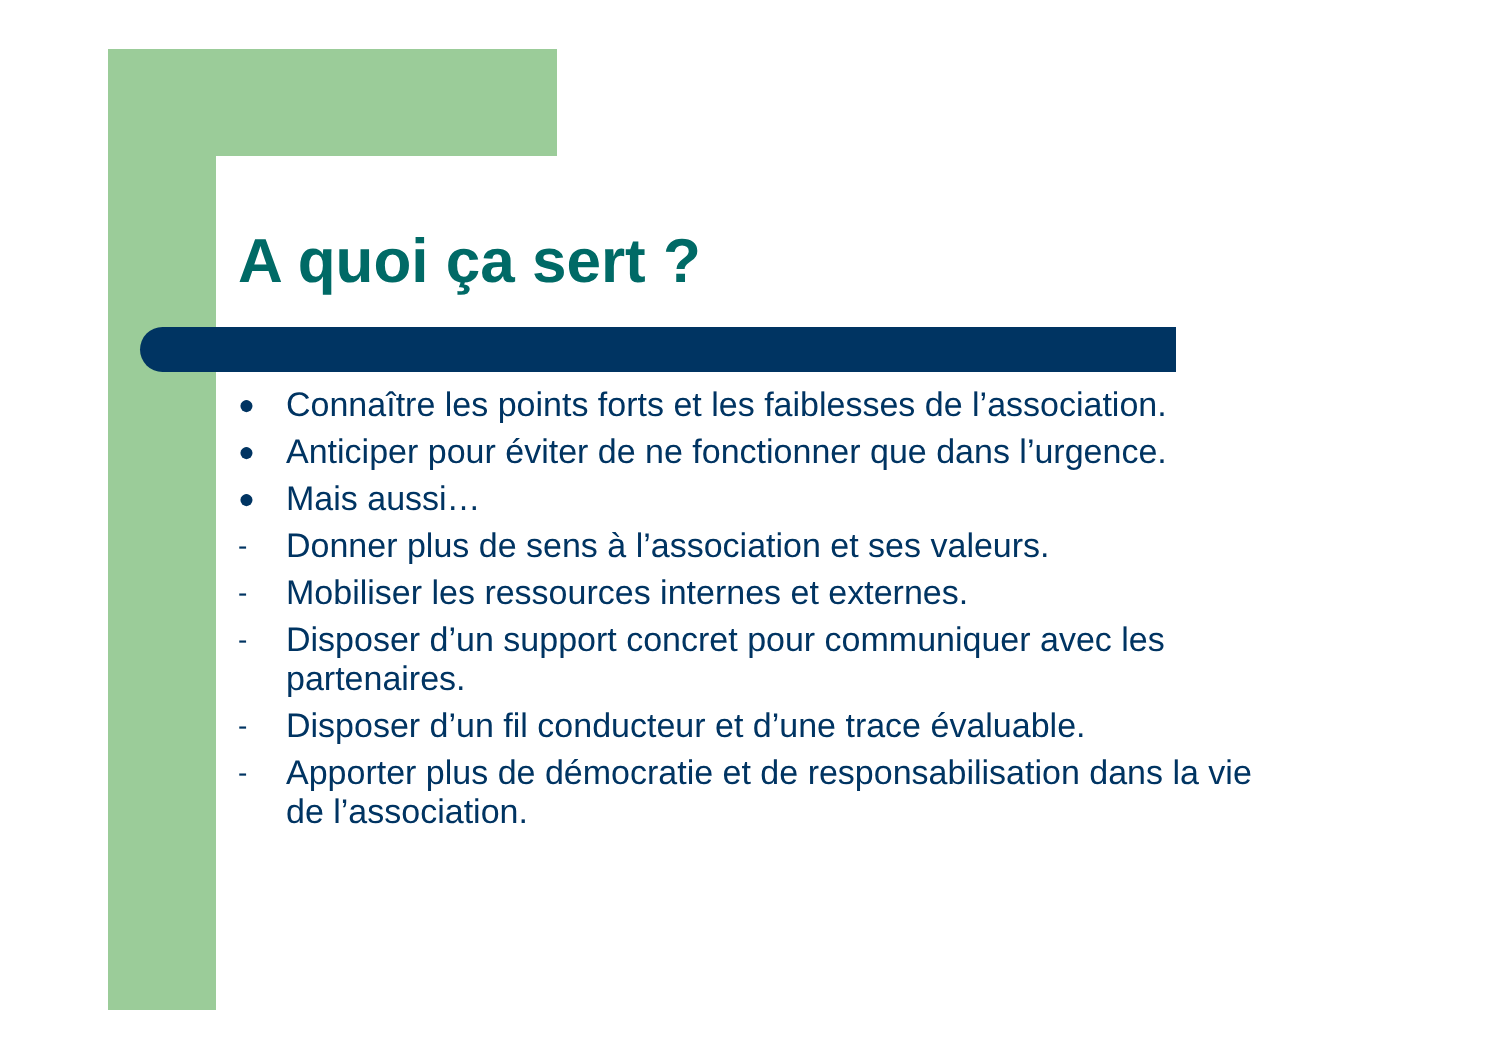A quoi ça sert ?
● Connaître les points forts et les faiblesses de l’association.
● Anticiper pour éviter de ne fonctionner que dans l’urgence.
● Mais aussi…
- Donner plus de sens à l’association et ses valeurs.
- Mobiliser les ressources internes et externes.
- Disposer d’un support concret pour communiquer avec les partenaires.
- Disposer d’un fil conducteur et d’une trace évaluable.
- Apporter plus de démocratie et de responsabilisation dans la vie de l’association.